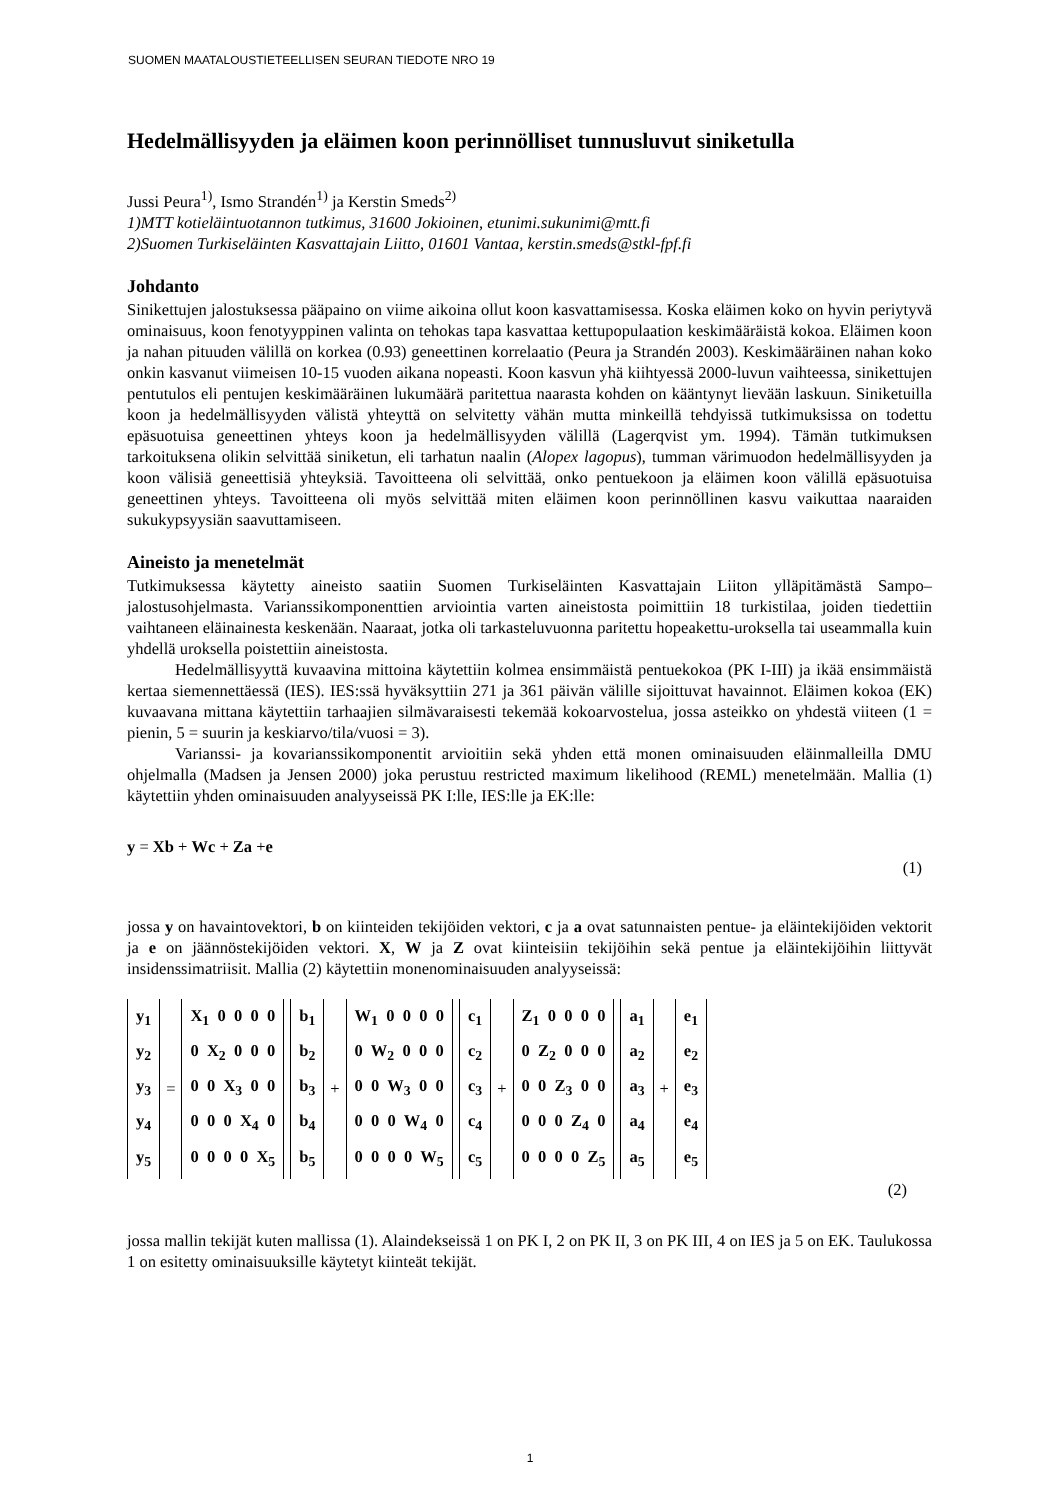SUOMEN MAATALOUSTIETEELLISEN SEURAN TIEDOTE NRO 19
Hedelmällisyyden ja eläimen koon perinnölliset tunnusluvut siniketulla
Jussi Peura<sup>1)</sup>, Ismo Strandén<sup>1)</sup> ja Kerstin Smeds<sup>2)</sup>
1)MTT kotieläintuotannon tutkimus, 31600 Jokioinen, etunimi.sukunimi@mtt.fi
2)Suomen Turkiseläinten Kasvattajain Liitto, 01601 Vantaa, kerstin.smeds@stkl-fpf.fi
Johdanto
Sinikettujen jalostuksessa pääpaino on viime aikoina ollut koon kasvattamisessa. Koska eläimen koko on hyvin periytyvä ominaisuus, koon fenotyyppinen valinta on tehokas tapa kasvattaa kettupopulaation keskimääräistä kokoa. Eläimen koon ja nahan pituuden välillä on korkea (0.93) geneettinen korrelaatio (Peura ja Strandén 2003). Keskimääräinen nahan koko onkin kasvanut viimeisen 10-15 vuoden aikana nopeasti. Koon kasvun yhä kiihtyessä 2000-luvun vaihteessa, sinikettujen pentutulos eli pentujen keskimääräinen lukumäärä paritettua naarasta kohden on kääntynyt lievään laskuun. Siniketuilla koon ja hedelmällisyyden välistä yhteyttä on selvitetty vähän mutta minkeillä tehdyissä tutkimuksissa on todettu epäsuotuisa geneettinen yhteys koon ja hedelmällisyyden välillä (Lagerqvist ym. 1994). Tämän tutkimuksen tarkoituksena olikin selvittää siniketun, eli tarhatun naalin (Alopex lagopus), tumman värimuodon hedelmällisyyden ja koon välisiä geneettisiä yhteyksiä. Tavoitteena oli selvittää, onko pentuekoon ja eläimen koon välillä epäsuotuisa geneettinen yhteys. Tavoitteena oli myös selvittää miten eläimen koon perinnöllinen kasvu vaikuttaa naaraiden sukukypsyysiän saavuttamiseen.
Aineisto ja menetelmät
Tutkimuksessa käytetty aineisto saatiin Suomen Turkiseläinten Kasvattajain Liiton ylläpitämästä Sampo–jalostusohjelmasta. Varianssikomponenttien arviointia varten aineistosta poimittiin 18 turkistilaa, joiden tiedettiin vaihtaneen eläinainesta keskenään. Naaraat, jotka oli tarkasteluvuonna paritettu hopeakettu-uroksella tai useammalla kuin yhdellä uroksella poistettiin aineistosta.
Hedelmällisyyttä kuvaavina mittoina käytettiin kolmea ensimmäistä pentuekokoa (PK I-III) ja ikää ensimmäistä kertaa siemennettäessä (IES). IES:ssä hyväksyttiin 271 ja 361 päivän välille sijoittuvat havainnot. Eläimen kokoa (EK) kuvaavana mittana käytettiin tarhaajien silmävaraisesti tekemää kokoarvostelua, jossa asteikko on yhdestä viiteen (1 = pienin, 5 = suurin ja keskiarvo/tila/vuosi = 3).
Varianssi- ja kovarianssikomponentit arvioitiin sekä yhden että monen ominaisuuden eläinmalleilla DMU ohjelmalla (Madsen ja Jensen 2000) joka perustuu restricted maximum likelihood (REML) menetelmään. Mallia (1) käytettiin yhden ominaisuuden analyyseissä PK I:lle, IES:lle ja EK:lle:
y = Xb + Wc + Za +e
(1)
jossa y on havaintovektori, b on kiinteiden tekijöiden vektori, c ja a ovat satunnaisten pentue- ja eläintekijöiden vektorit ja e on jäännöstekijöiden vektori. X, W ja Z ovat kiinteisiin tekijöihin sekä pentue ja eläintekijöihin liittyvät insidenssimatriisit. Mallia (2) käytettiin monenominaisuuden analyyseissä:
y<sub>1</sub>
y<sub>2</sub>
y<sub>3</sub>
y<sub>4</sub>
y<sub>5</sub>
=
X<sub>1</sub> 0 0 0 0
0 X<sub>2</sub> 0 0 0
0 0 X<sub>3</sub> 0 0
0 0 0 X<sub>4</sub> 0
0 0 0 0 X<sub>5</sub>
b<sub>1</sub>
b<sub>2</sub>
b<sub>3</sub>
b<sub>4</sub>
b<sub>5</sub>
+
W<sub>1</sub> 0 0 0 0
0 W<sub>2</sub> 0 0 0
0 0 W<sub>3</sub> 0 0
0 0 0 W<sub>4</sub> 0
0 0 0 0 W<sub>5</sub>
c<sub>1</sub>
c<sub>2</sub>
c<sub>3</sub>
c<sub>4</sub>
c<sub>5</sub>
+
Z<sub>1</sub> 0 0 0 0
0 Z<sub>2</sub> 0 0 0
0 0 Z<sub>3</sub> 0 0
0 0 0 Z<sub>4</sub> 0
0 0 0 0 Z<sub>5</sub>
a<sub>1</sub>
a<sub>2</sub>
a<sub>3</sub>
a<sub>4</sub>
a<sub>5</sub>
+
e<sub>1</sub>
e<sub>2</sub>
e<sub>3</sub>
e<sub>4</sub>
e<sub>5</sub>
(2)
jossa mallin tekijät kuten mallissa (1). Alaindekseissä 1 on PK I, 2 on PK II, 3 on PK III, 4 on IES ja 5 on EK. Taulukossa 1 on esitetty ominaisuuksille käytetyt kiinteät tekijät.
1